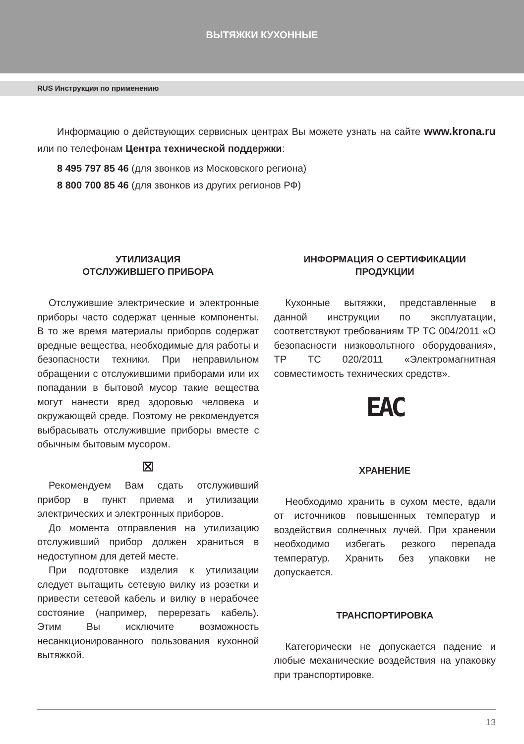ВЫТЯЖКИ КУХОННЫЕ
RUS Инструкция по применению
Информацию о действующих сервисных центрах Вы можете узнать на сайте www.krona.ru или по телефонам Центра технической поддержки:
8 495 797 85 46 (для звонков из Московского региона)
8 800 700 85 46 (для звонков из других регионов РФ)
УТИЛИЗАЦИЯ
ОТСЛУЖИВШЕГО ПРИБОРА
Отслужившие электрические и электронные приборы часто содержат ценные компоненты. В то же время материалы приборов содержат вредные вещества, необходимые для работы и безопасности техники. При неправильном обращении с отслужившими приборами или их попадании в бытовой мусор такие вещества могут нанести вред здоровью человека и окружающей среде. Поэтому не рекомендуется выбрасывать отслужившие приборы вместе с обычным бытовым мусором.
⊠
Рекомендуем Вам сдать отслуживший прибор в пункт приема и утилизации электрических и электронных приборов.
До момента отправления на утилизацию отслуживший прибор должен храниться в недоступном для детей месте.
При подготовке изделия к утилизации следует вытащить сетевую вилку из розетки и привести сетевой кабель и вилку в нерабочее состояние (например, перерезать кабель). Этим Вы исключите возможность несанкционированного пользования кухонной вытяжкой.
ИНФОРМАЦИЯ О СЕРТИФИКАЦИИ
ПРОДУКЦИИ
Кухонные вытяжки, представленные в данной инструкции по эксплуатации, соответствуют требованиям ТР ТС 004/2011 «О безопасности низковольтного оборудования», ТР ТС 020/2011 «Электромагнитная совместимость технических средств».
EAC
ХРАНЕНИЕ
Необходимо хранить в сухом месте, вдали от источников повышенных температур и воздействия солнечных лучей. При хранении необходимо избегать резкого перепада температур. Хранить без упаковки не допускается.
ТРАНСПОРТИРОВКА
Категорически не допускается падение и любые механические воздействия на упаковку при транспортировке.
13